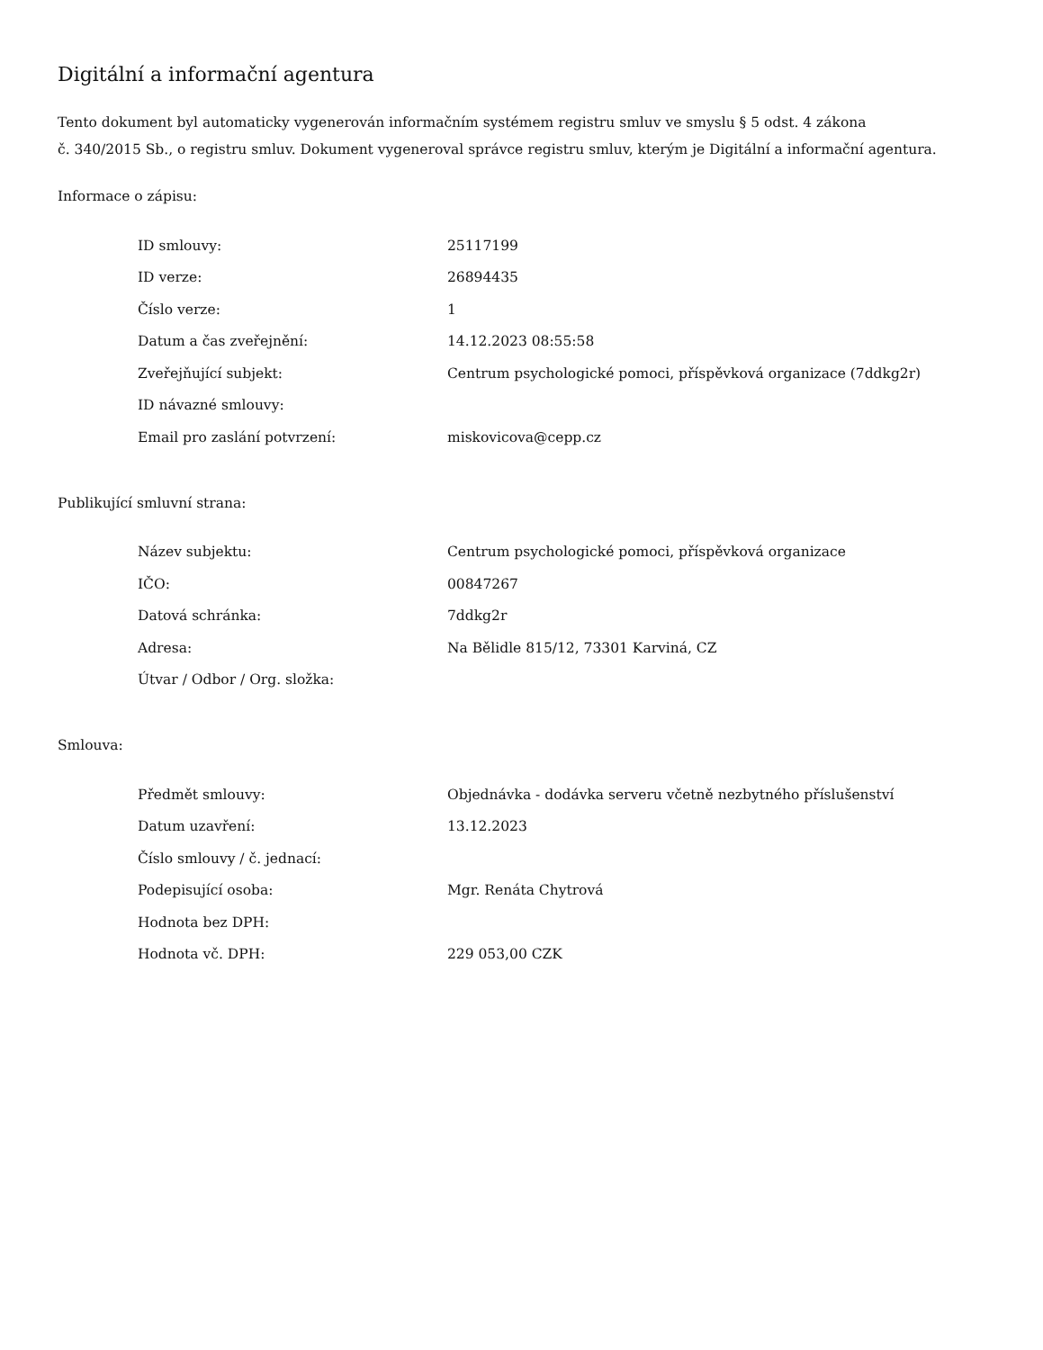Digitální a informační agentura
Tento dokument byl automaticky vygenerován informačním systémem registru smluv ve smyslu § 5 odst. 4 zákona
č. 340/2015 Sb., o registru smluv. Dokument vygeneroval správce registru smluv, kterým je Digitální a informační agentura.
Informace o zápisu:
| ID smlouvy: | 25117199 |
| ID verze: | 26894435 |
| Číslo verze: | 1 |
| Datum a čas zveřejnění: | 14.12.2023 08:55:58 |
| Zveřejňující subjekt: | Centrum psychologické pomoci, příspěvková organizace (7ddkg2r) |
| ID návazné smlouvy: | |
| Email pro zaslání potvrzení: | miskovicova@cepp.cz |
Publikující smluvní strana:
| Název subjektu: | Centrum psychologické pomoci, příspěvková organizace |
| IČO: | 00847267 |
| Datová schránka: | 7ddkg2r |
| Adresa: | Na Bělidle 815/12, 73301 Karviná, CZ |
| Útvar / Odbor / Org. složka: | |
Smlouva:
| Předmět smlouvy: | Objednávka - dodávka serveru včetně nezbytného příslušenství |
| Datum uzavření: | 13.12.2023 |
| Číslo smlouvy / č. jednací: | |
| Podepisující osoba: | Mgr. Renáta Chytrová |
| Hodnota bez DPH: | |
| Hodnota vč. DPH: | 229 053,00 CZK |